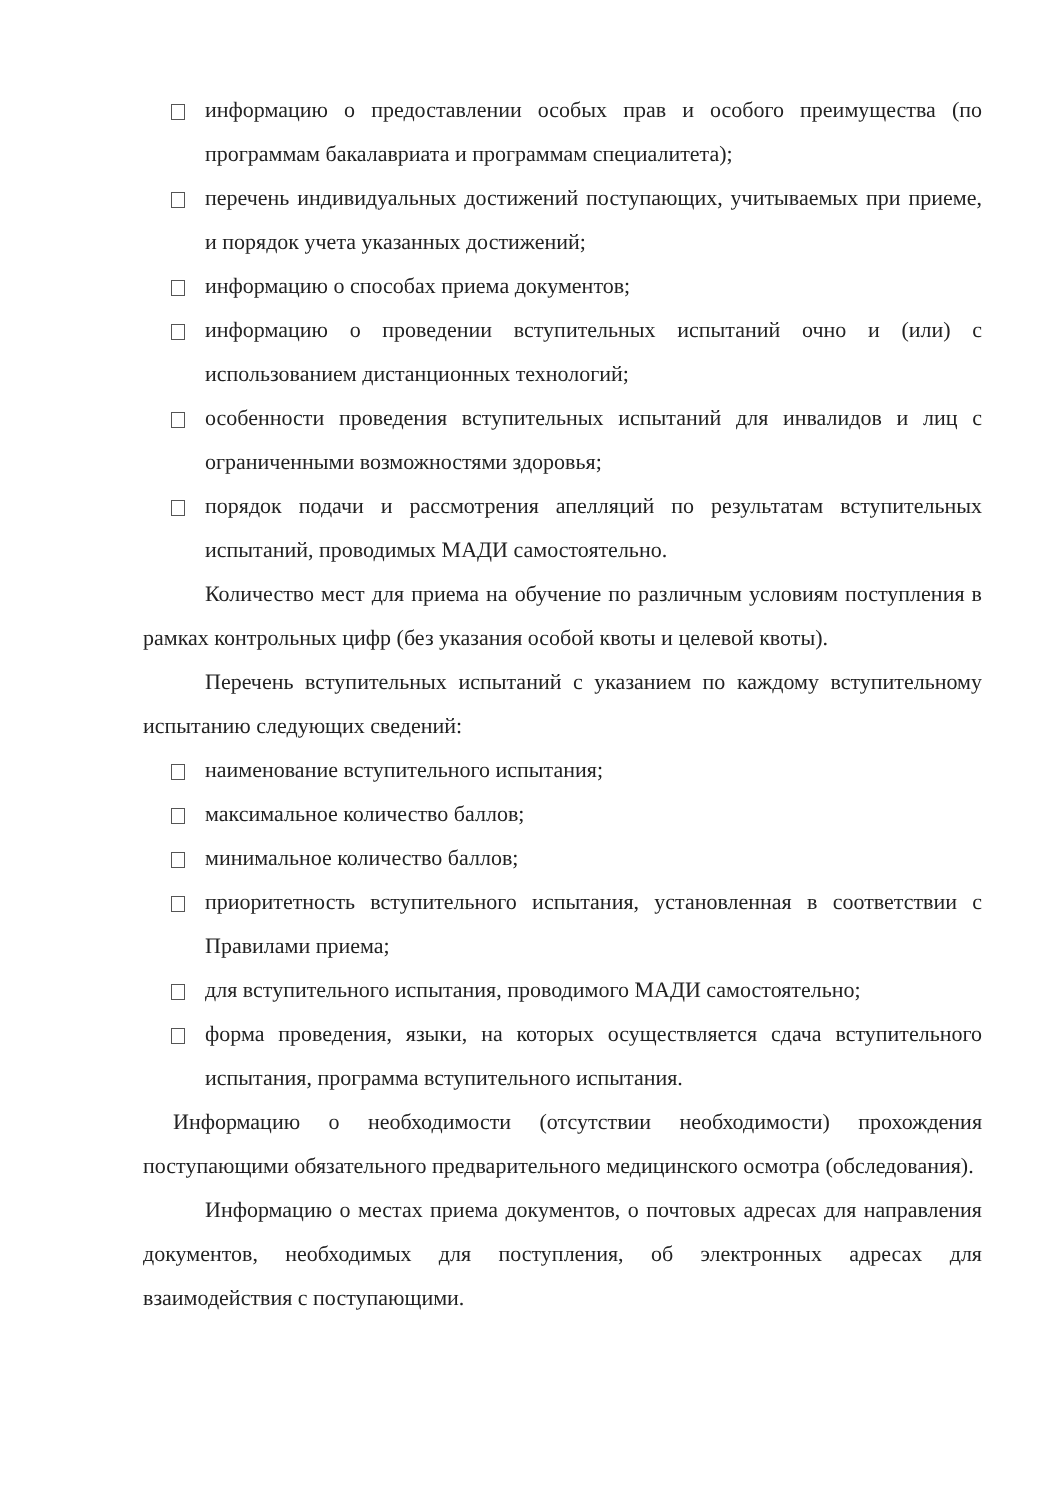информацию о предоставлении особых прав и особого преимущества (по программам бакалавриата и программам специалитета);
перечень индивидуальных достижений поступающих, учитываемых при приеме, и порядок учета указанных достижений;
информацию о способах приема документов;
информацию о проведении вступительных испытаний очно и (или) с использованием дистанционных технологий;
особенности проведения вступительных испытаний для инвалидов и лиц с ограниченными возможностями здоровья;
порядок подачи и рассмотрения апелляций по результатам вступительных испытаний, проводимых МАДИ самостоятельно.
Количество мест для приема на обучение по различным условиям поступления в рамках контрольных цифр (без указания особой квоты и целевой квоты).
Перечень вступительных испытаний с указанием по каждому вступительному испытанию следующих сведений:
наименование вступительного испытания;
максимальное количество баллов;
минимальное количество баллов;
приоритетность вступительного испытания, установленная в соответствии с Правилами приема;
для вступительного испытания, проводимого МАДИ самостоятельно;
форма проведения, языки, на которых осуществляется сдача вступительного испытания, программа вступительного испытания.
Информацию о необходимости (отсутствии необходимости) прохождения поступающими обязательного предварительного медицинского осмотра (обследования).
Информацию о местах приема документов, о почтовых адресах для направления документов, необходимых для поступления, об электронных адресах для взаимодействия с поступающими.